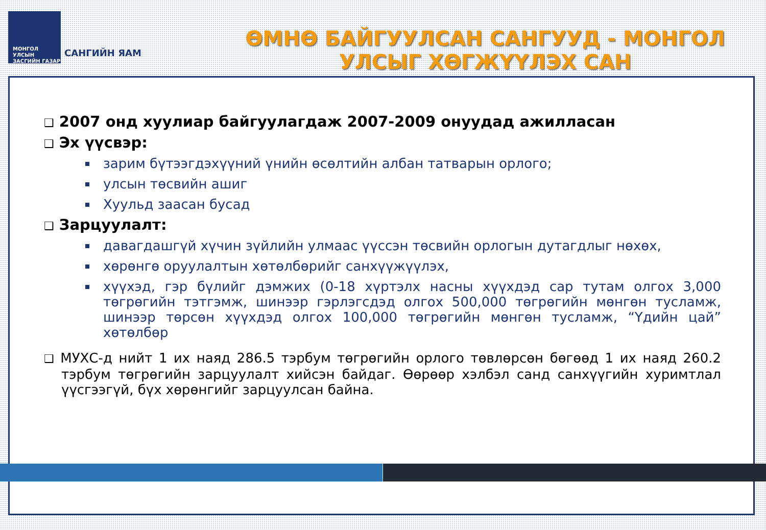МОНГОЛ УЛСЫН
ЗАСГИЙН ГАЗАР
САНГИЙН ЯАМ
ӨМНӨ БАЙГУУЛСАН САНГУУД - МОНГОЛ УЛСЫГ ХӨГЖҮҮЛЭХ САН
❑ 2007 онд хуулиар байгуулагдаж 2007-2009 онуудад ажилласан
❑ Эх үүсвэр:
зарим бүтээгдэхүүний үнийн өсөлтийн албан татварын орлого;
улсын төсвийн ашиг
Хуульд заасан бусад
❑ Зарцуулалт:
давагдашгүй хүчин зүйлийн улмаас үүссэн төсвийн орлогын дутагдлыг нөхөх,
хөрөнгө оруулалтын хөтөлбөрийг санхүүжүүлэх,
хүүхэд, гэр бүлийг дэмжих (0-18 хүртэлх насны хүүхдэд сар тутам олгох 3,000 төгрөгийн тэтгэмж, шинээр гэрлэгсдэд олгох 500,000 төгрөгийн мөнгөн тусламж, шинээр төрсөн хүүхдэд олгох 100,000 төгрөгийн мөнгөн тусламж, “Үдийн цай” хөтөлбөр
❑ МУХС-д нийт 1 их наяд 286.5 тэрбум төгрөгийн орлого төвлөрсөн бөгөөд 1 их наяд 260.2 тэрбум төгрөгийн зарцуулалт хийсэн байдаг. Өөрөөр хэлбэл санд санхүүгийн хуримтлал үүсгээгүй, бүх хөрөнгийг зарцуулсан байна.